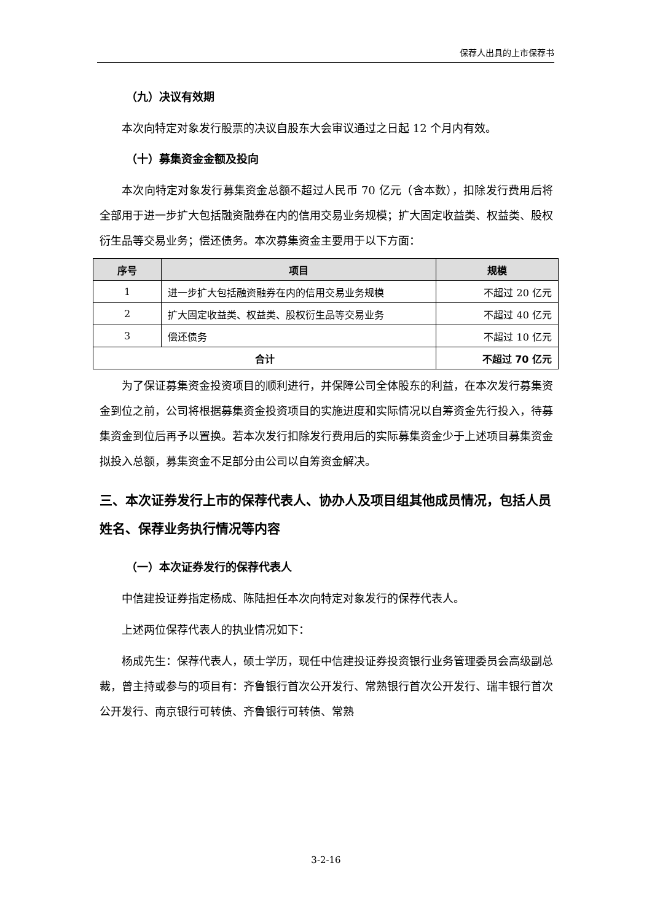保荐人出具的上市保荐书
（九）决议有效期
本次向特定对象发行股票的决议自股东大会审议通过之日起 12 个月内有效。
（十）募集资金金额及投向
本次向特定对象发行募集资金总额不超过人民币 70 亿元（含本数），扣除发行费用后将全部用于进一步扩大包括融资融券在内的信用交易业务规模；扩大固定收益类、权益类、股权衍生品等交易业务；偿还债务。本次募集资金主要用于以下方面：
| 序号 | 项目 | 规模 |
| --- | --- | --- |
| 1 | 进一步扩大包括融资融券在内的信用交易业务规模 | 不超过 20 亿元 |
| 2 | 扩大固定收益类、权益类、股权衍生品等交易业务 | 不超过 40 亿元 |
| 3 | 偿还债务 | 不超过 10 亿元 |
| 合计 | | 不超过 70 亿元 |
为了保证募集资金投资项目的顺利进行，并保障公司全体股东的利益，在本次发行募集资金到位之前，公司将根据募集资金投资项目的实施进度和实际情况以自筹资金先行投入，待募集资金到位后再予以置换。若本次发行扣除发行费用后的实际募集资金少于上述项目募集资金拟投入总额，募集资金不足部分由公司以自筹资金解决。
三、本次证券发行上市的保荐代表人、协办人及项目组其他成员情况，包括人员姓名、保荐业务执行情况等内容
（一）本次证券发行的保荐代表人
中信建投证券指定杨成、陈陆担任本次向特定对象发行的保荐代表人。
上述两位保荐代表人的执业情况如下：
杨成先生：保荐代表人，硕士学历，现任中信建投证券投资银行业务管理委员会高级副总裁，曾主持或参与的项目有：齐鲁银行首次公开发行、常熟银行首次公开发行、瑞丰银行首次公开发行、南京银行可转债、齐鲁银行可转债、常熟
3-2-16